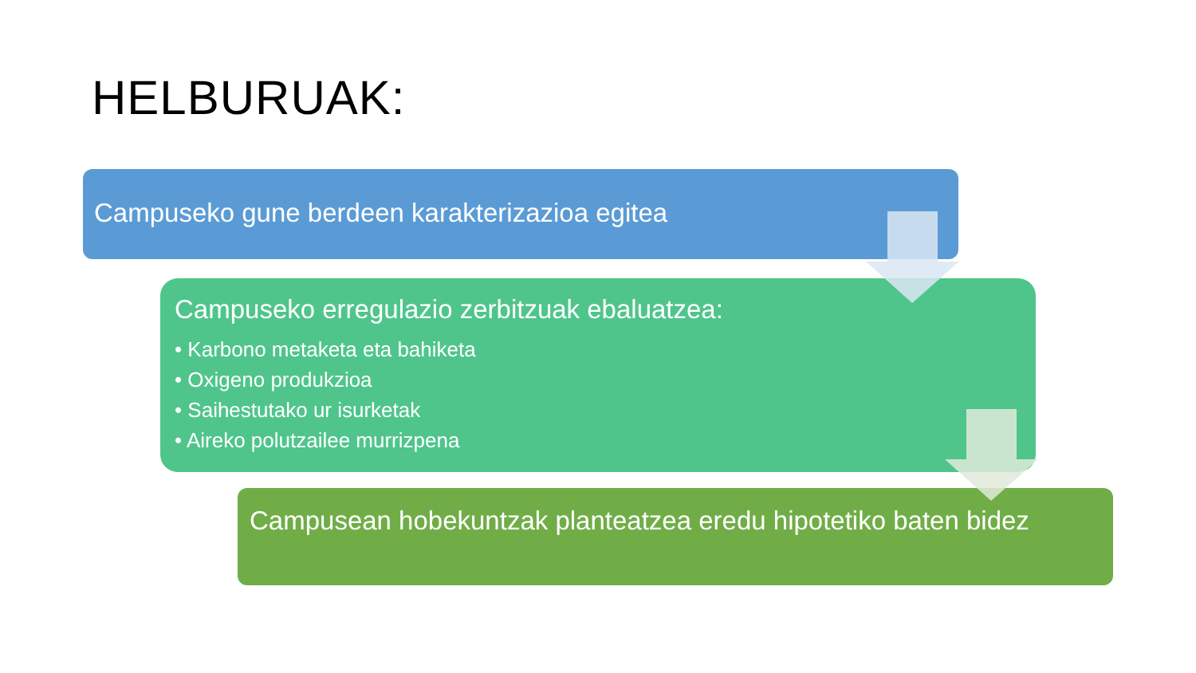HELBURUAK:
Campuseko gune berdeen karakterizazioa egitea
Campuseko erregulazio zerbitzuak ebaluatzea:
• Karbono metaketa eta bahiketa
• Oxigeno produkzioa
• Saihestutako ur isurketak
• Aireko polutzailee murrizpena
Campusean hobekuntzak planteatzea eredu hipotetiko baten bidez